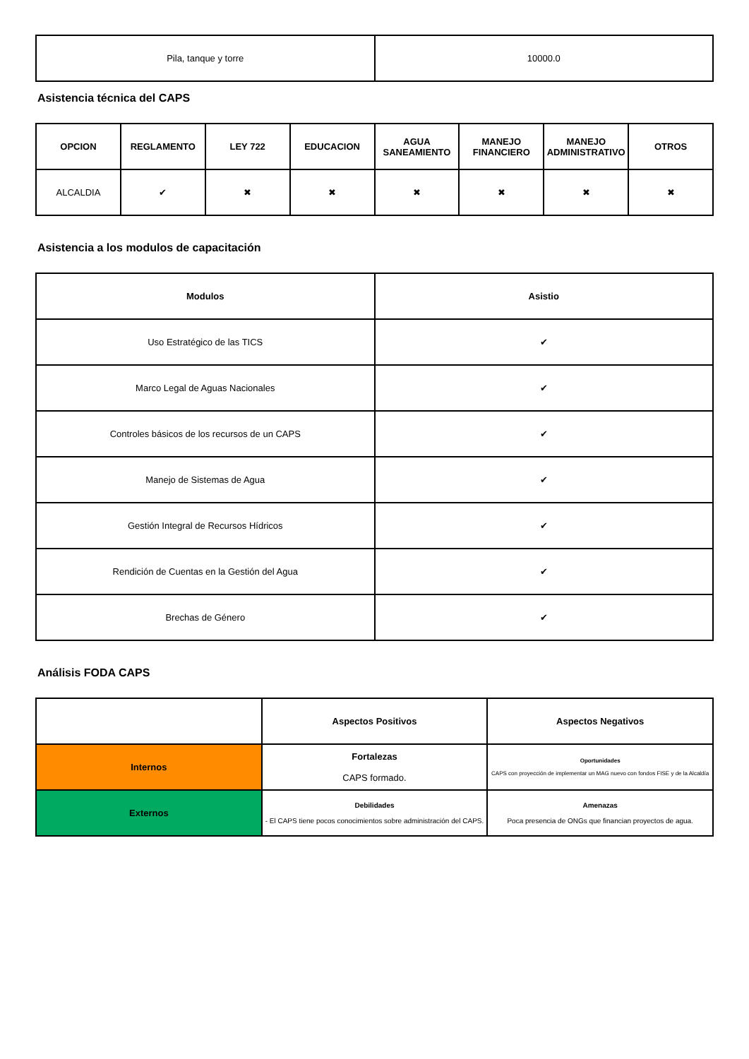| Pila, tanque y torre | 10000.0 |
Asistencia técnica del CAPS
| OPCION | REGLAMENTO | LEY 722 | EDUCACION | AGUA SANEAMIENTO | MANEJO FINANCIERO | MANEJO ADMINISTRATIVO | OTROS |
| --- | --- | --- | --- | --- | --- | --- | --- |
| ALCALDIA | ✔ | ✖ | ✖ | ✖ | ✖ | ✖ | ✖ |
Asistencia a los modulos de capacitación
| Modulos | Asistio |
| --- | --- |
| Uso Estratégico de las TICS | ✔ |
| Marco Legal de Aguas Nacionales | ✔ |
| Controles básicos de los recursos de un CAPS | ✔ |
| Manejo de Sistemas de Agua | ✔ |
| Gestión Integral de Recursos Hídricos | ✔ |
| Rendición de Cuentas en la Gestión del Agua | ✔ |
| Brechas de Género | ✔ |
Análisis FODA CAPS
| | Aspectos Positivos | Aspectos Negativos |
| --- | --- | --- |
| Internos | Fortalezas CAPS formado. | Oportunidades CAPS con proyección de implementar un MAG nuevo con fondos FISE y de la Alcaldía |
| Externos | Debilidades - El CAPS tiene pocos conocimientos sobre administración del CAPS. | Amenazas Poca presencia de ONGs que financian proyectos de agua. |